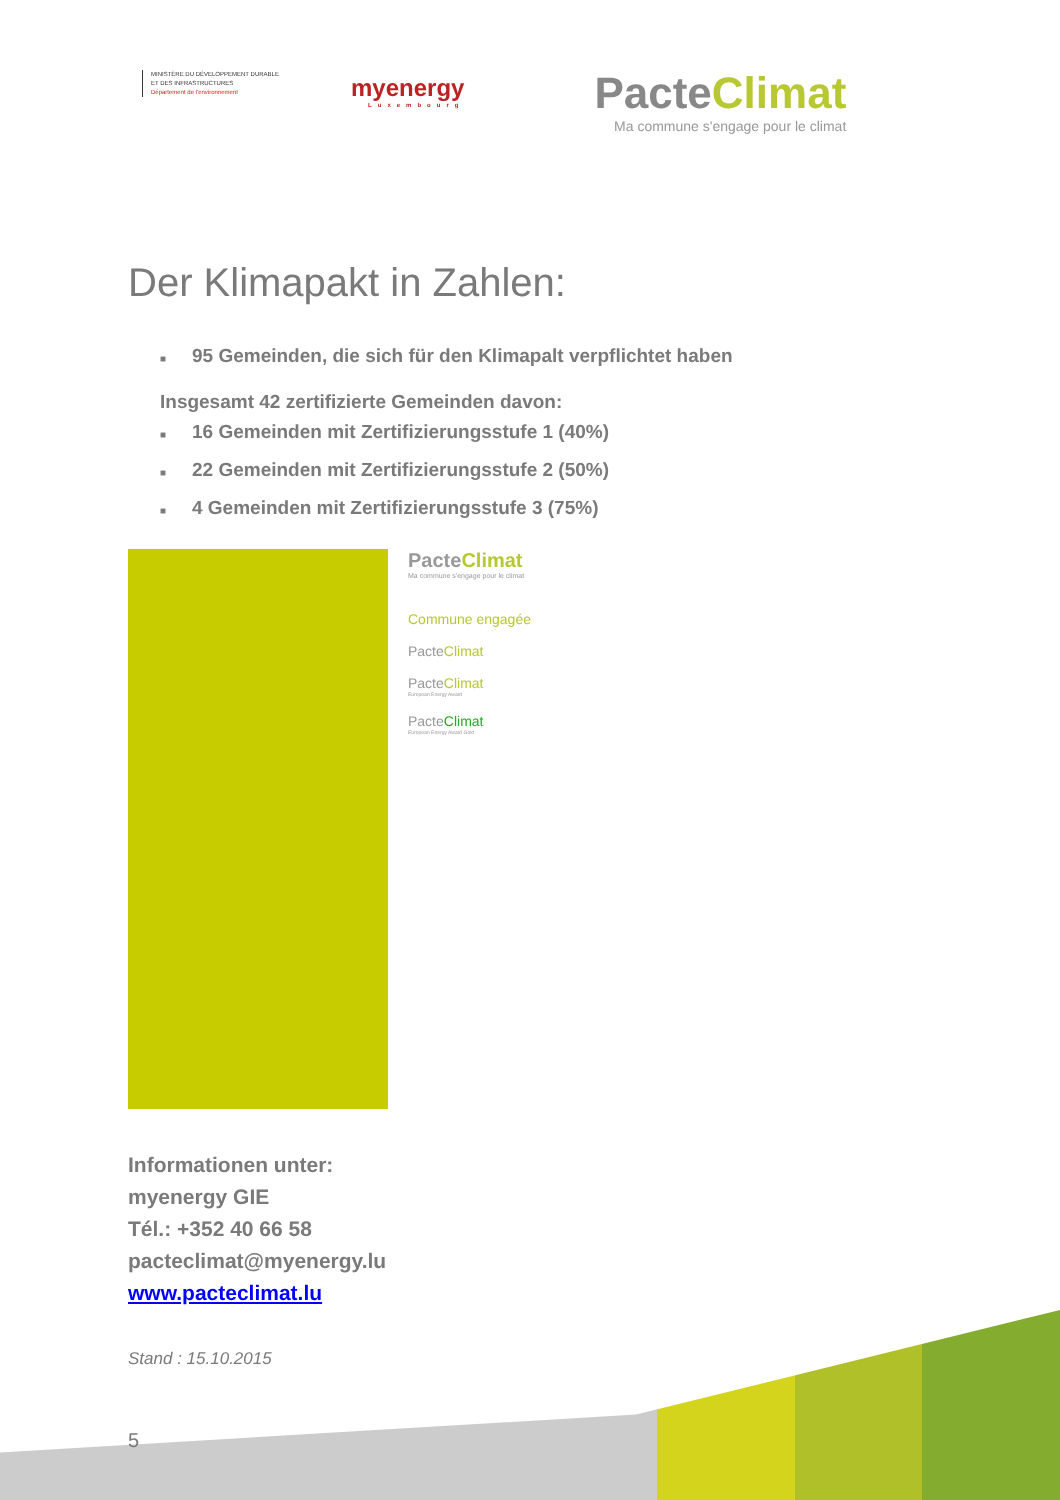MINISTÈRE DU DÉVELOPPEMENT DURABLE
ET DES INFRASTRUCTURES
Département de l'environnement
myenergy
Luxembourg
PacteClimat
Ma commune s'engage pour le climat
Der Klimapakt in Zahlen:
■ 95 Gemeinden, die sich für den Klimapalt verpflichtet haben
Insgesamt 42 zertifizierte Gemeinden davon:
■ 16 Gemeinden mit Zertifizierungsstufe 1 (40%)
■ 22 Gemeinden mit Zertifizierungsstufe 2 (50%)
■ 4 Gemeinden mit Zertifizierungsstufe 3 (75%)
PacteClimat
Ma commune s'engage pour le climat
Commune engagée
PacteClimat
PacteClimat
European Energy Award
PacteClimat
European Energy Award Gold
Informationen unter:
myenergy GIE
Tél.: +352 40 66 58
pacteclimat@myenergy.lu
www.pacteclimat.lu
Stand : 15.10.2015
5